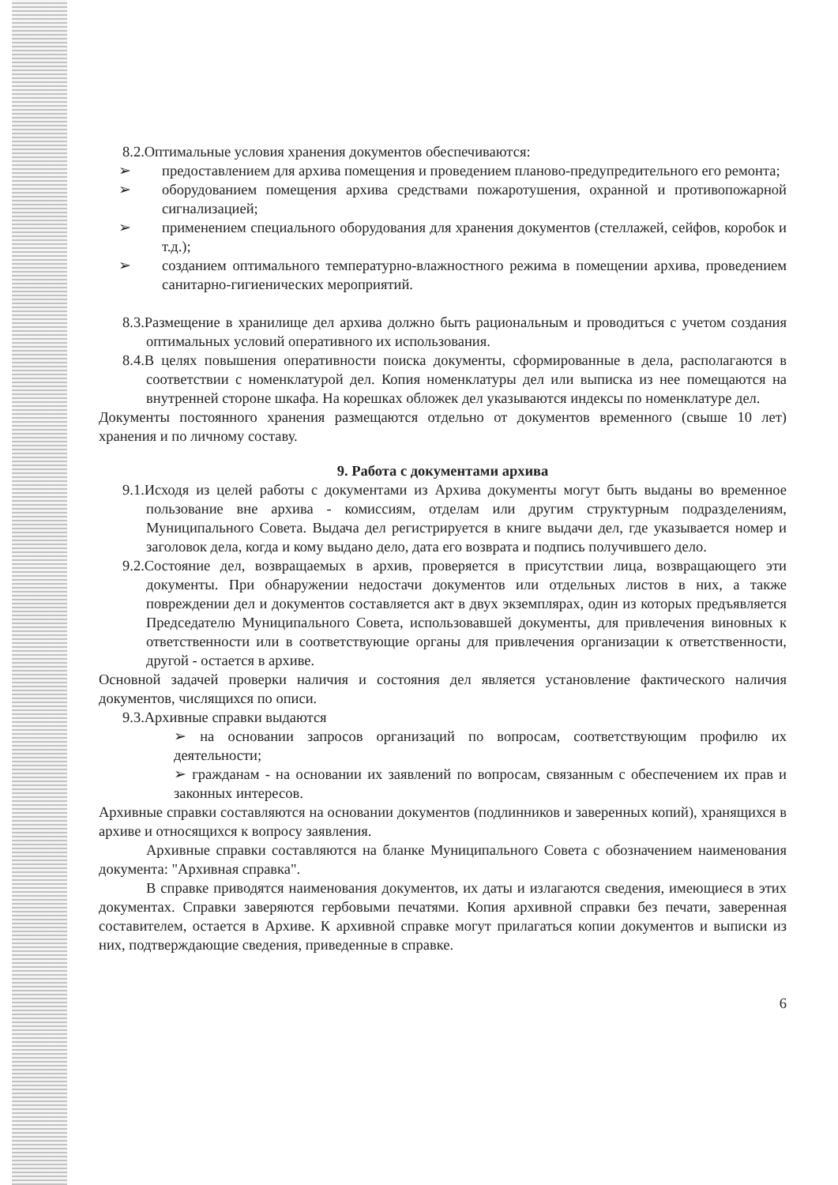8.2.Оптимальные условия хранения документов обеспечиваются:
➢ предоставлением для архива помещения и проведением планово-предупредительного его ремонта;
➢ оборудованием помещения архива средствами пожаротушения, охранной и противопожарной сигнализацией;
➢ применением специального оборудования для хранения документов (стеллажей, сейфов, коробок и т.д.);
➢ созданием оптимального температурно-влажностного режима в помещении архива, проведением санитарно-гигиенических мероприятий.
8.3.Размещение в хранилище дел архива должно быть рациональным и проводиться с учетом создания оптимальных условий оперативного их использования.
8.4.В целях повышения оперативности поиска документы, сформированные в дела, располагаются в соответствии с номенклатурой дел. Копия номенклатуры дел или выписка из нее помещаются на внутренней стороне шкафа. На корешках обложек дел указываются индексы по номенклатуре дел.
Документы постоянного хранения размещаются отдельно от документов временного (свыше 10 лет) хранения и по личному составу.
9. Работа с документами архива
9.1.Исходя из целей работы с документами из Архива документы могут быть выданы во временное пользование вне архива - комиссиям, отделам или другим структурным подразделениям, Муниципального Совета. Выдача дел регистрируется в книге выдачи дел, где указывается номер и заголовок дела, когда и кому выдано дело, дата его возврата и подпись получившего дело.
9.2.Состояние дел, возвращаемых в архив, проверяется в присутствии лица, возвращающего эти документы. При обнаружении недостачи документов или отдельных листов в них, а также повреждении дел и документов составляется акт в двух экземплярах, один из которых предъявляется Председателю Муниципального Совета, использовавшей документы, для привлечения виновных к ответственности или в соответствующие органы для привлечения организации к ответственности, другой - остается в архиве.
Основной задачей проверки наличия и состояния дел является установление фактического наличия документов, числящихся по описи.
9.3.Архивные справки выдаются
➢ на основании запросов организаций по вопросам, соответствующим профилю их деятельности;
➢ гражданам - на основании их заявлений по вопросам, связанным с обеспечением их прав и законных интересов.
Архивные справки составляются на основании документов (подлинников и заверенных копий), хранящихся в архиве и относящихся к вопросу заявления.
Архивные справки составляются на бланке Муниципального Совета с обозначением наименования документа: "Архивная справка".
В справке приводятся наименования документов, их даты и излагаются сведения, имеющиеся в этих документах. Справки заверяются гербовыми печатями. Копия архивной справки без печати, заверенная составителем, остается в Архиве. К архивной справке могут прилагаться копии документов и выписки из них, подтверждающие сведения, приведенные в справке.
6